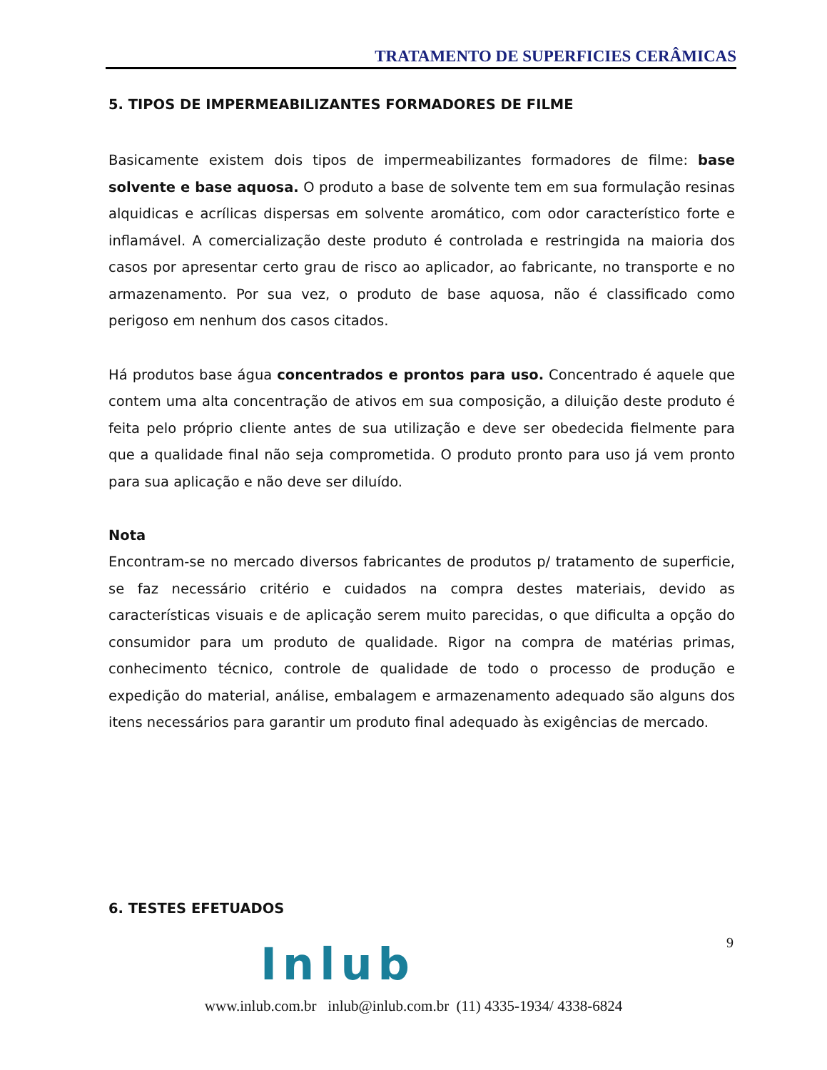TRATAMENTO DE SUPERFICIES CERÂMICAS
5. TIPOS DE IMPERMEABILIZANTES FORMADORES DE FILME
Basicamente existem dois tipos de impermeabilizantes formadores de filme: base solvente e base aquosa. O produto a base de solvente tem em sua formulação resinas alquidicas e acrílicas dispersas em solvente aromático, com odor característico forte e inflamável. A comercialização deste produto é controlada e restringida na maioria dos casos por apresentar certo grau de risco ao aplicador, ao fabricante, no transporte e no armazenamento. Por sua vez, o produto de base aquosa, não é classificado como perigoso em nenhum dos casos citados.
Há produtos base água concentrados e prontos para uso. Concentrado é aquele que contem uma alta concentração de ativos em sua composição, a diluição deste produto é feita pelo próprio cliente antes de sua utilização e deve ser obedecida fielmente para que a qualidade final não seja comprometida. O produto pronto para uso já vem pronto para sua aplicação e não deve ser diluído.
Nota
Encontram-se no mercado diversos fabricantes de produtos p/ tratamento de superficie, se faz necessário critério e cuidados na compra destes materiais, devido as características visuais e de aplicação serem muito parecidas, o que dificulta a opção do consumidor para um produto de qualidade. Rigor na compra de matérias primas, conhecimento técnico, controle de qualidade de todo o processo de produção e expedição do material, análise, embalagem e armazenamento adequado são alguns dos itens necessários para garantir um produto final adequado às exigências de mercado.
6. TESTES EFETUADOS
9
Inlub
www.inlub.com.br inlub@inlub.com.br (11) 4335-1934/ 4338-6824